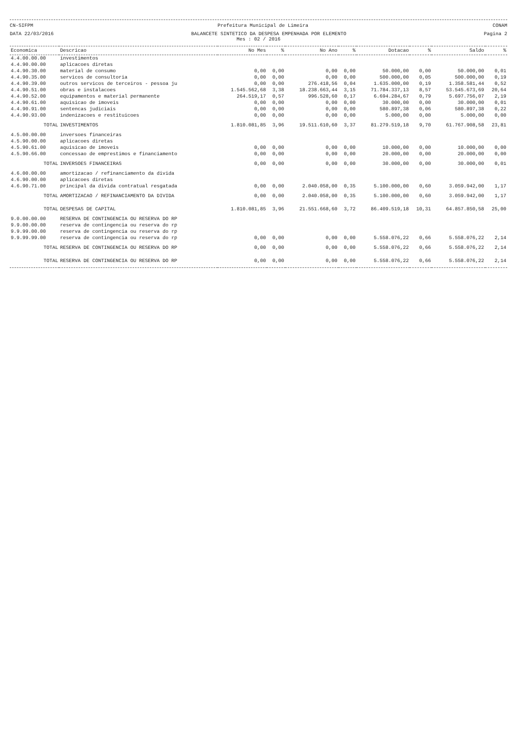CN-SIFPM Prefeitura Municipal de Limeira CONAM
DATA 22/03/2016 BALANCETE SINTETICO DA DESPESA EMPENHADA POR ELEMENTO Pagina 2
Mes : 02 / 2016
| Economica | Descricao | No Mes | % | No Ano | % | Dotacao | % | Saldo | % |
| --- | --- | --- | --- | --- | --- | --- | --- | --- | --- |
| 4.4.00.00.00 | investimentos | | | | | | | | |
| 4.4.90.00.00 | aplicacoes diretas | | | | | | | | |
| 4.4.90.30.00 | material de consumo | 0,00 | 0,00 | 0,00 | 0,00 | 50.000,00 | 0,00 | 50.000,00 | 0,01 |
| 4.4.90.35.00 | servicos de consultoria | 0,00 | 0,00 | 0,00 | 0,00 | 500.000,00 | 0,05 | 500.000,00 | 0,19 |
| 4.4.90.39.00 | outros servicos de terceiros - pessoa ju | 0,00 | 0,00 | 276.418,56 | 0,04 | 1.635.000,00 | 0,19 | 1.358.581,44 | 0,52 |
| 4.4.90.51.00 | obras e instalacoes | 1.545.562,68 | 3,38 | 18.238.663,44 | 3,15 | 71.784.337,13 | 8,57 | 53.545.673,69 | 20,64 |
| 4.4.90.52.00 | equipamentos e material permanente | 264.519,17 | 0,57 | 996.528,60 | 0,17 | 6.694.284,67 | 0,79 | 5.697.756,07 | 2,19 |
| 4.4.90.61.00 | aquisicao de imoveis | 0,00 | 0,00 | 0,00 | 0,00 | 30.000,00 | 0,00 | 30.000,00 | 0,01 |
| 4.4.90.91.00 | sentencas judiciais | 0,00 | 0,00 | 0,00 | 0,00 | 580.897,38 | 0,06 | 580.897,38 | 0,22 |
| 4.4.90.93.00 | indenizacoes e restituicoes | 0,00 | 0,00 | 0,00 | 0,00 | 5.000,00 | 0,00 | 5.000,00 | 0,00 |
| TOTAL | INVESTIMENTOS | 1.810.081,85 | 3,96 | 19.511.610,60 | 3,37 | 81.279.519,18 | 9,70 | 61.767.908,58 | 23,81 |
| 4.5.00.00.00 | inversoes financeiras | | | | | | | | |
| 4.5.90.00.00 | aplicacoes diretas | | | | | | | | |
| 4.5.90.61.00 | aquisicao de imoveis | 0,00 | 0,00 | 0,00 | 0,00 | 10.000,00 | 0,00 | 10.000,00 | 0,00 |
| 4.5.90.66.00 | concessao de emprestimos e financiamento | 0,00 | 0,00 | 0,00 | 0,00 | 20.000,00 | 0,00 | 20.000,00 | 0,00 |
| TOTAL | INVERSOES FINANCEIRAS | 0,00 | 0,00 | 0,00 | 0,00 | 30.000,00 | 0,00 | 30.000,00 | 0,01 |
| 4.6.00.00.00 | amortizacao / refinanciamento da divida | | | | | | | | |
| 4.6.90.00.00 | aplicacoes diretas | | | | | | | | |
| 4.6.90.71.00 | principal da divida contratual resgatada | 0,00 | 0,00 | 2.040.058,00 | 0,35 | 5.100.000,00 | 0,60 | 3.059.942,00 | 1,17 |
| TOTAL | AMORTIZACAO / REFINANCIAMENTO DA DIVIDA | 0,00 | 0,00 | 2.040.058,00 | 0,35 | 5.100.000,00 | 0,60 | 3.059.942,00 | 1,17 |
| TOTAL | DESPESAS DE CAPITAL | 1.810.081,85 | 3,96 | 21.551.668,60 | 3,72 | 86.409.519,18 | 10,31 | 64.857.850,58 | 25,00 |
| 9.0.00.00.00 | RESERVA DE CONTINGENCIA OU RESERVA DO RP | | | | | | | | |
| 9.9.00.00.00 | reserva de contingencia ou reserva do rp | | | | | | | | |
| 9.9.99.00.00 | reserva de contingencia ou reserva do rp | | | | | | | | |
| 9.9.99.99.00 | reserva de contingencia ou reserva do rp | 0,00 | 0,00 | 0,00 | 0,00 | 5.558.076,22 | 0,66 | 5.558.076,22 | 2,14 |
| TOTAL | RESERVA DE CONTINGENCIA OU RESERVA DO RP | 0,00 | 0,00 | 0,00 | 0,00 | 5.558.076,22 | 0,66 | 5.558.076,22 | 2,14 |
| TOTAL | RESERVA DE CONTINGENCIA OU RESERVA DO RP | 0,00 | 0,00 | 0,00 | 0,00 | 5.558.076,22 | 0,66 | 5.558.076,22 | 2,14 |